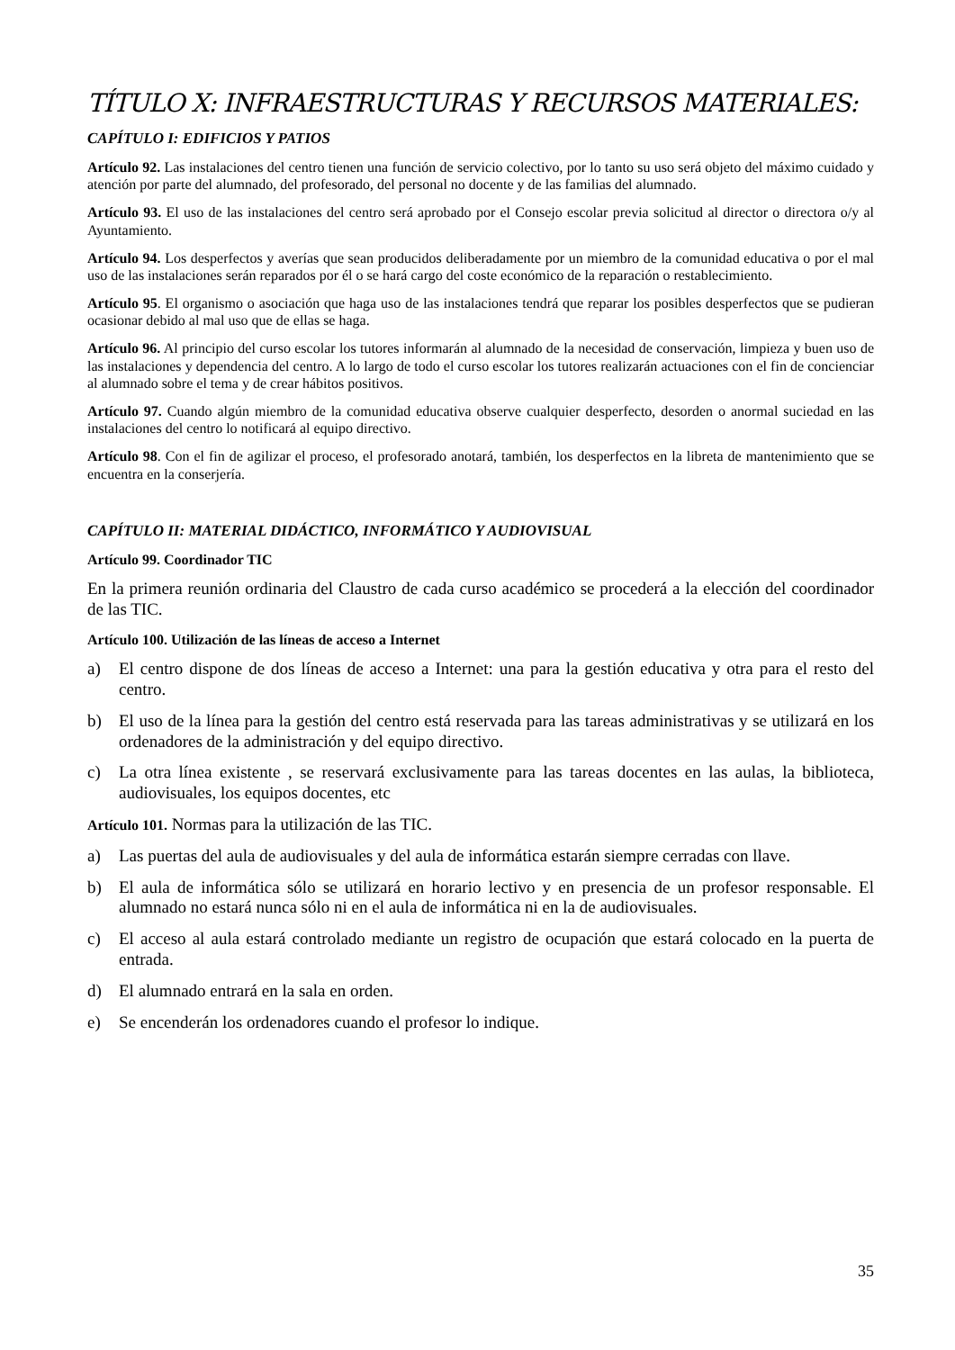TÍTULO X: INFRAESTRUCTURAS Y RECURSOS MATERIALES:
CAPÍTULO I: EDIFICIOS Y PATIOS
Artículo 92. Las instalaciones del centro tienen una función de servicio colectivo, por lo tanto su uso será objeto del máximo cuidado y atención por parte del alumnado, del profesorado, del personal no docente y de las familias del alumnado.
Artículo 93. El uso de las instalaciones del centro será aprobado por el Consejo escolar previa solicitud al director o directora o/y al Ayuntamiento.
Artículo 94. Los desperfectos y averías que sean producidos deliberadamente por un miembro de la comunidad educativa o por el mal uso de las instalaciones serán reparados por él o se hará cargo del coste económico de la reparación o restablecimiento.
Artículo 95. El organismo o asociación que haga uso de las instalaciones tendrá que reparar los posibles desperfectos que se pudieran ocasionar debido al mal uso que de ellas se haga.
Artículo 96. Al principio del curso escolar los tutores informarán al alumnado de la necesidad de conservación, limpieza y buen uso de las instalaciones y dependencia del centro. A lo largo de todo el curso escolar los tutores realizarán actuaciones con el fin de concienciar al alumnado sobre el tema y de crear hábitos positivos.
Artículo 97. Cuando algún miembro de la comunidad educativa observe cualquier desperfecto, desorden o anormal suciedad en las instalaciones del centro lo notificará al equipo directivo.
Artículo 98. Con el fin de agilizar el proceso, el profesorado anotará, también, los desperfectos en la libreta de mantenimiento que se encuentra en la conserjería.
CAPÍTULO II: MATERIAL DIDÁCTICO, INFORMÁTICO Y AUDIOVISUAL
Artículo 99. Coordinador TIC
En la primera reunión ordinaria del Claustro de cada curso académico se procederá a la elección del coordinador de las TIC.
Artículo 100. Utilización de las líneas de acceso a Internet
a) El centro dispone de dos líneas de acceso a Internet: una para la gestión educativa y otra para el resto del centro.
b) El uso de la línea para la gestión del centro está reservada para las tareas administrativas y se utilizará en los ordenadores de la administración y del equipo directivo.
c) La otra línea existente , se reservará exclusivamente para las tareas docentes en las aulas, la biblioteca, audiovisuales, los equipos docentes, etc
Artículo 101. Normas para la utilización de las TIC.
a) Las puertas del aula de audiovisuales y del aula de informática estarán siempre cerradas con llave.
b) El aula de informática sólo se utilizará en horario lectivo y en presencia de un profesor responsable. El alumnado no estará nunca sólo ni en el aula de informática ni en la de audiovisuales.
c) El acceso al aula estará controlado mediante un registro de ocupación que estará colocado en la puerta de entrada.
d) El alumnado entrará en la sala en orden.
e) Se encenderán los ordenadores cuando el profesor lo indique.
35